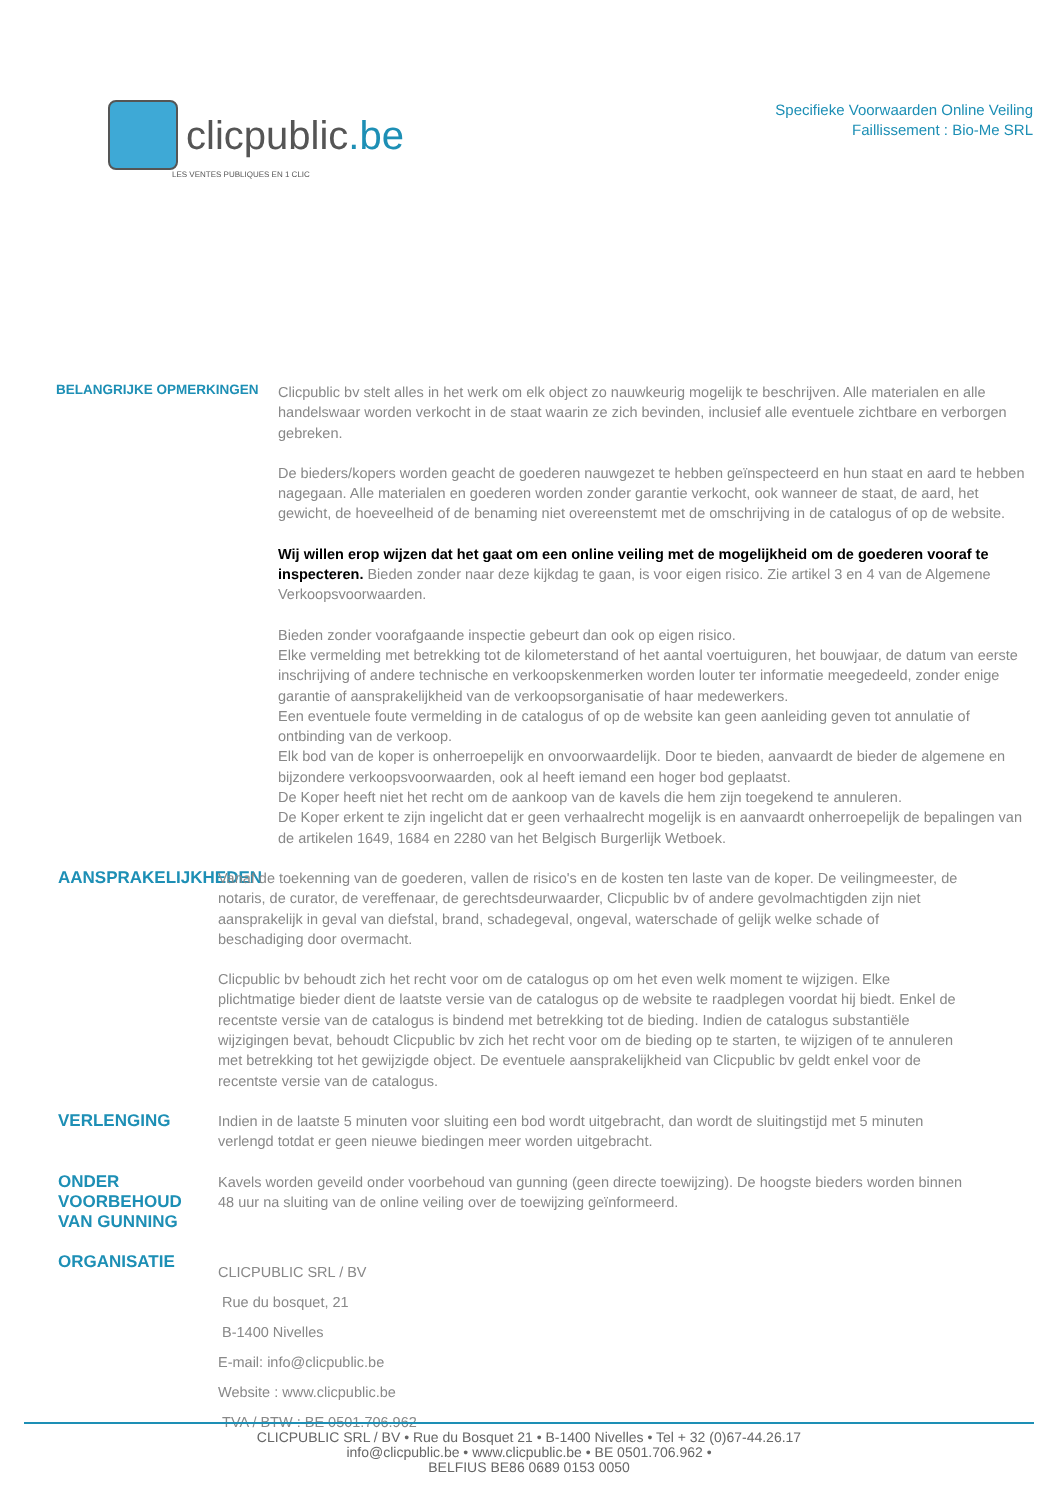clicpublic.be
LES VENTES PUBLIQUES EN 1 CLIC
Specifieke Voorwaarden Online Veiling
Faillissement : Bio-Me SRL
BELANGRIJKE OPMERKINGEN
Clicpublic bv stelt alles in het werk om elk object zo nauwkeurig mogelijk te beschrijven. Alle materialen en alle handelswaar worden verkocht in de staat waarin ze zich bevinden, inclusief alle eventuele zichtbare en verborgen gebreken.
De bieders/kopers worden geacht de goederen nauwgezet te hebben geïnspecteerd en hun staat en aard te hebben nagegaan. Alle materialen en goederen worden zonder garantie verkocht, ook wanneer de staat, de aard, het gewicht, de hoeveelheid of de benaming niet overeenstemt met de omschrijving in de catalogus of op de website.
Wij willen erop wijzen dat het gaat om een online veiling met de mogelijkheid om de goederen vooraf te inspecteren. Bieden zonder naar deze kijkdag te gaan, is voor eigen risico. Zie artikel 3 en 4 van de Algemene Verkoopsvoorwaarden.
Bieden zonder voorafgaande inspectie gebeurt dan ook op eigen risico.
Elke vermelding met betrekking tot de kilometerstand of het aantal voertuiguren, het bouwjaar, de datum van eerste inschrijving of andere technische en verkoopskenmerken worden louter ter informatie meegedeeld, zonder enige garantie of aansprakelijkheid van de verkoopsorganisatie of haar medewerkers.
Een eventuele foute vermelding in de catalogus of op de website kan geen aanleiding geven tot annulatie of ontbinding van de verkoop.
Elk bod van de koper is onherroepelijk en onvoorwaardelijk. Door te bieden, aanvaardt de bieder de algemene en bijzondere verkoopsvoorwaarden, ook al heeft iemand een hoger bod geplaatst.
De Koper heeft niet het recht om de aankoop van de kavels die hem zijn toegekend te annuleren.
De Koper erkent te zijn ingelicht dat er geen verhaalrecht mogelijk is en aanvaardt onherroepelijk de bepalingen van de artikelen 1649, 1684 en 2280 van het Belgisch Burgerlijk Wetboek.
AANSPRAKELIJKHEDEN
Vanaf de toekenning van de goederen, vallen de risico's en de kosten ten laste van de koper. De veilingmeester, de notaris, de curator, de vereffenaar, de gerechtsdeurwaarder, Clicpublic bv of andere gevolmachtigden zijn niet aansprakelijk in geval van diefstal, brand, schadegeval, ongeval, waterschade of gelijk welke schade of beschadiging door overmacht.
Clicpublic bv behoudt zich het recht voor om de catalogus op om het even welk moment te wijzigen. Elke plichtmatige bieder dient de laatste versie van de catalogus op de website te raadplegen voordat hij biedt. Enkel de recentste versie van de catalogus is bindend met betrekking tot de bieding. Indien de catalogus substantiële wijzigingen bevat, behoudt Clicpublic bv zich het recht voor om de bieding op te starten, te wijzigen of te annuleren met betrekking tot het gewijzigde object. De eventuele aansprakelijkheid van Clicpublic bv geldt enkel voor de recentste versie van de catalogus.
VERLENGING
Indien in de laatste 5 minuten voor sluiting een bod wordt uitgebracht, dan wordt de sluitingstijd met 5 minuten verlengd totdat er geen nieuwe biedingen meer worden uitgebracht.
ONDER VOORBEHOUD VAN GUNNING
Kavels worden geveild onder voorbehoud van gunning (geen directe toewijzing). De hoogste bieders worden binnen 48 uur na sluiting van de online veiling over de toewijzing geïnformeerd.
ORGANISATIE
CLICPUBLIC SRL / BV
Rue du bosquet, 21
B-1400 Nivelles
E-mail: info@clicpublic.be
Website : www.clicpublic.be
TVA / BTW : BE 0501.706.962
CLICPUBLIC SRL / BV • Rue du Bosquet 21 • B-1400 Nivelles • Tel + 32 (0)67-44.26.17
info@clicpublic.be • www.clicpublic.be • BE 0501.706.962 •
BELFIUS BE86 0689 0153 0050